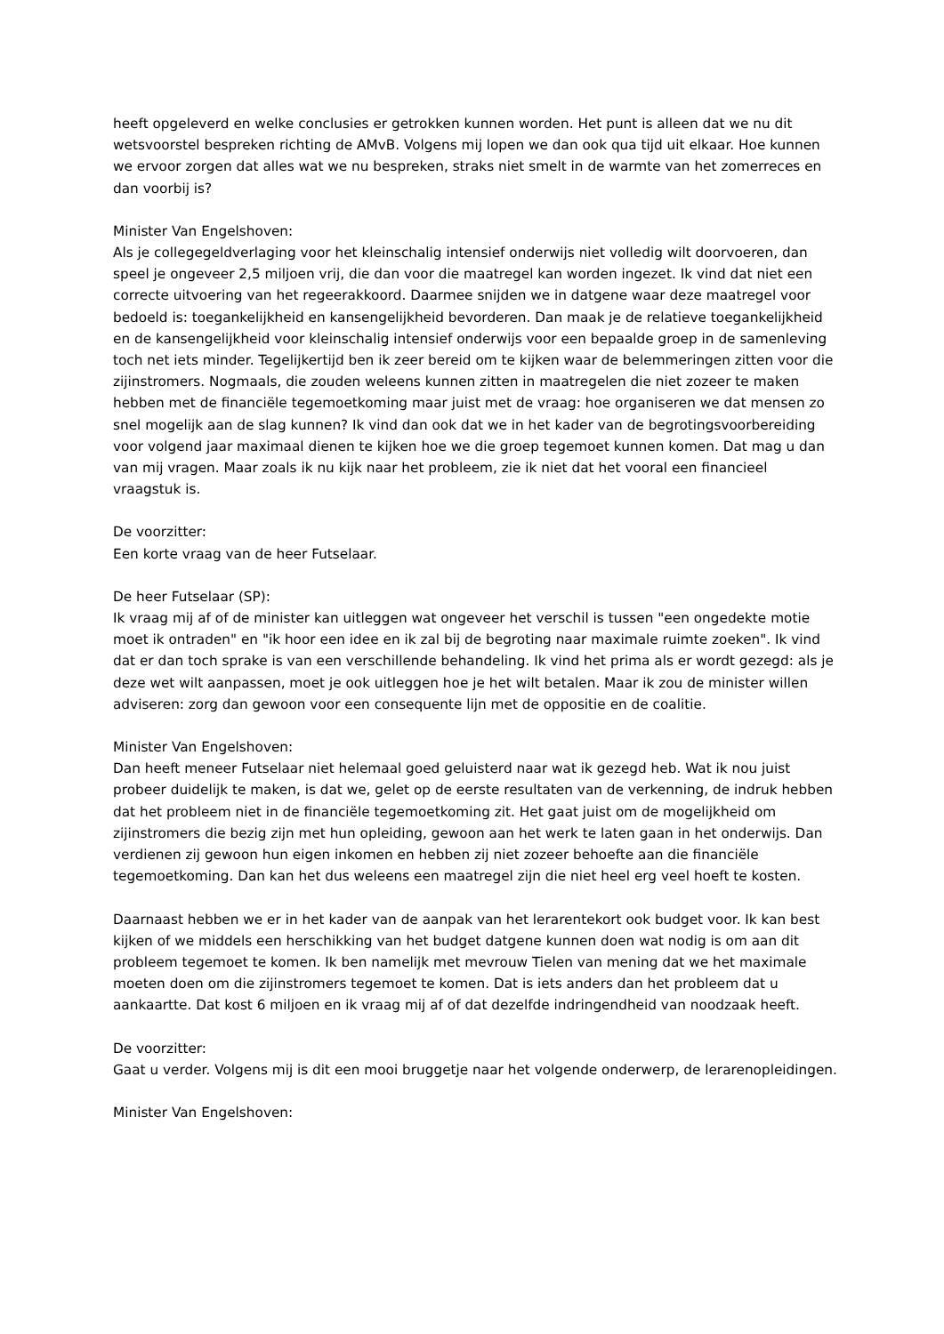heeft opgeleverd en welke conclusies er getrokken kunnen worden. Het punt is alleen dat we nu dit wetsvoorstel bespreken richting de AMvB. Volgens mij lopen we dan ook qua tijd uit elkaar. Hoe kunnen we ervoor zorgen dat alles wat we nu bespreken, straks niet smelt in de warmte van het zomerreces en dan voorbij is?
Minister Van Engelshoven:
Als je collegegeldverlaging voor het kleinschalig intensief onderwijs niet volledig wilt doorvoeren, dan speel je ongeveer 2,5 miljoen vrij, die dan voor die maatregel kan worden ingezet. Ik vind dat niet een correcte uitvoering van het regeerakkoord. Daarmee snijden we in datgene waar deze maatregel voor bedoeld is: toegankelijkheid en kansengelijkheid bevorderen. Dan maak je de relatieve toegankelijkheid en de kansengelijkheid voor kleinschalig intensief onderwijs voor een bepaalde groep in de samenleving toch net iets minder. Tegelijkertijd ben ik zeer bereid om te kijken waar de belemmeringen zitten voor die zijinstromers. Nogmaals, die zouden weleens kunnen zitten in maatregelen die niet zozeer te maken hebben met de financiële tegemoetkoming maar juist met de vraag: hoe organiseren we dat mensen zo snel mogelijk aan de slag kunnen? Ik vind dan ook dat we in het kader van de begrotingsvoorbereiding voor volgend jaar maximaal dienen te kijken hoe we die groep tegemoet kunnen komen. Dat mag u dan van mij vragen. Maar zoals ik nu kijk naar het probleem, zie ik niet dat het vooral een financieel vraagstuk is.
De voorzitter:
Een korte vraag van de heer Futselaar.
De heer Futselaar (SP):
Ik vraag mij af of de minister kan uitleggen wat ongeveer het verschil is tussen "een ongedekte motie moet ik ontraden" en "ik hoor een idee en ik zal bij de begroting naar maximale ruimte zoeken". Ik vind dat er dan toch sprake is van een verschillende behandeling. Ik vind het prima als er wordt gezegd: als je deze wet wilt aanpassen, moet je ook uitleggen hoe je het wilt betalen. Maar ik zou de minister willen adviseren: zorg dan gewoon voor een consequente lijn met de oppositie en de coalitie.
Minister Van Engelshoven:
Dan heeft meneer Futselaar niet helemaal goed geluisterd naar wat ik gezegd heb. Wat ik nou juist probeer duidelijk te maken, is dat we, gelet op de eerste resultaten van de verkenning, de indruk hebben dat het probleem niet in de financiële tegemoetkoming zit. Het gaat juist om de mogelijkheid om zijinstromers die bezig zijn met hun opleiding, gewoon aan het werk te laten gaan in het onderwijs. Dan verdienen zij gewoon hun eigen inkomen en hebben zij niet zozeer behoefte aan die financiële tegemoetkoming. Dan kan het dus weleens een maatregel zijn die niet heel erg veel hoeft te kosten.
Daarnaast hebben we er in het kader van de aanpak van het lerarentekort ook budget voor. Ik kan best kijken of we middels een herschikking van het budget datgene kunnen doen wat nodig is om aan dit probleem tegemoet te komen. Ik ben namelijk met mevrouw Tielen van mening dat we het maximale moeten doen om die zijinstromers tegemoet te komen. Dat is iets anders dan het probleem dat u aankaartte. Dat kost 6 miljoen en ik vraag mij af of dat dezelfde indringendheid van noodzaak heeft.
De voorzitter:
Gaat u verder. Volgens mij is dit een mooi bruggetje naar het volgende onderwerp, de lerarenopleidingen.
Minister Van Engelshoven: